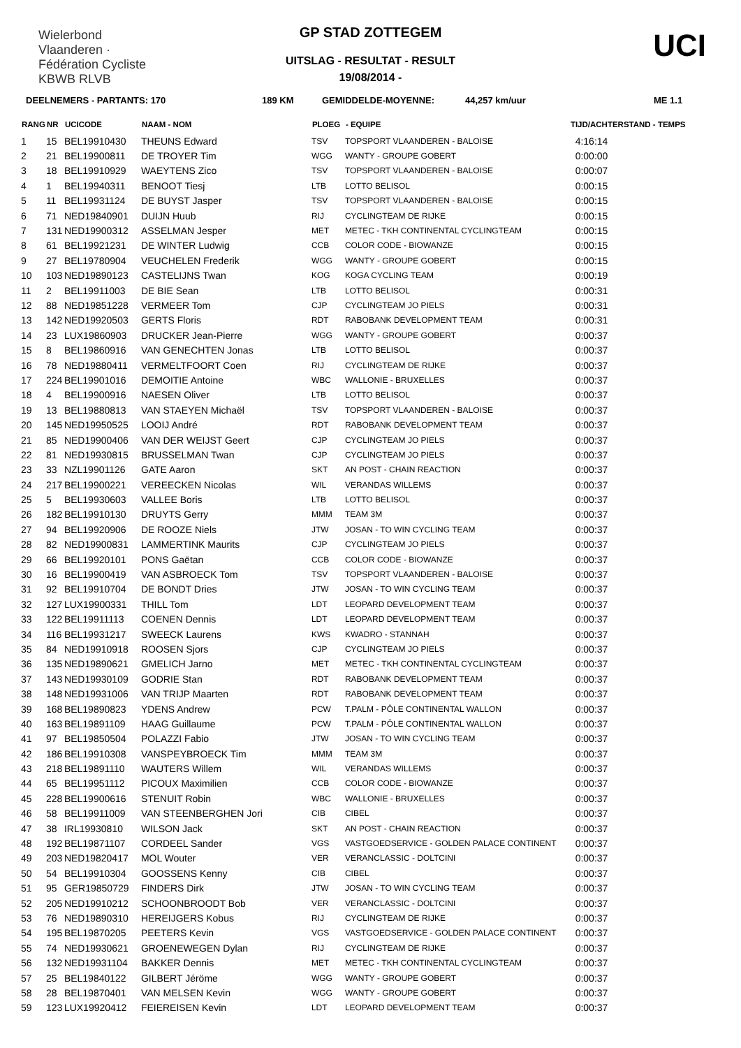Wielerbond Vlaanderen · Fédération Cycliste
KBWB RLVB
UCI
GP STAD ZOTTEGEM
UITSLAG - RESULTAT - RESULT
19/08/2014 -
DEELNEMERS - PARTANTS: 170 189 KM GEMIDDELDE-MOYENNE: 44,257 km/uur ME 1.1
| RANG | NR | UCICODE | NAAM - NOM | PLOEG | - EQUIPE | TIJD/ACHTERSTAND - TEMPS |
| --- | --- | --- | --- | --- | --- | --- |
| 1 | 15 | BEL19910430 | THEUNS Edward | TSV | TOPSPORT VLAANDEREN - BALOISE | 4:16:14 |
| 2 | 21 | BEL19900811 | DE TROYER Tim | WGG | WANTY - GROUPE GOBERT | 0:00:00 |
| 3 | 18 | BEL19910929 | WAEYTENS Zico | TSV | TOPSPORT VLAANDEREN - BALOISE | 0:00:07 |
| 4 | 1 | BEL19940311 | BENOOT Tiesj | LTB | LOTTO BELISOL | 0:00:15 |
| 5 | 11 | BEL19931124 | DE BUYST Jasper | TSV | TOPSPORT VLAANDEREN - BALOISE | 0:00:15 |
| 6 | 71 | NED19840901 | DUIJN Huub | RIJ | CYCLINGTEAM DE RIJKE | 0:00:15 |
| 7 | 131 | NED19900312 | ASSELMAN Jesper | MET | METEC - TKH CONTINENTAL CYCLINGTEAM | 0:00:15 |
| 8 | 61 | BEL19921231 | DE WINTER Ludwig | CCB | COLOR CODE - BIOWANZE | 0:00:15 |
| 9 | 27 | BEL19780904 | VEUCHELEN Frederik | WGG | WANTY - GROUPE GOBERT | 0:00:15 |
| 10 | 103 | NED19890123 | CASTELIJNS Twan | KOG | KOGA CYCLING TEAM | 0:00:19 |
| 11 | 2 | BEL19911003 | DE BIE Sean | LTB | LOTTO BELISOL | 0:00:31 |
| 12 | 88 | NED19851228 | VERMEER Tom | CJP | CYCLINGTEAM JO PIELS | 0:00:31 |
| 13 | 142 | NED19920503 | GERTS Floris | RDT | RABOBANK DEVELOPMENT TEAM | 0:00:31 |
| 14 | 23 | LUX19860903 | DRUCKER Jean-Pierre | WGG | WANTY - GROUPE GOBERT | 0:00:37 |
| 15 | 8 | BEL19860916 | VAN GENECHTEN Jonas | LTB | LOTTO BELISOL | 0:00:37 |
| 16 | 78 | NED19880411 | VERMELTFOORT Coen | RIJ | CYCLINGTEAM DE RIJKE | 0:00:37 |
| 17 | 224 | BEL19901016 | DEMOITIE Antoine | WBC | WALLONIE - BRUXELLES | 0:00:37 |
| 18 | 4 | BEL19900916 | NAESEN Oliver | LTB | LOTTO BELISOL | 0:00:37 |
| 19 | 13 | BEL19880813 | VAN STAEYEN Michaël | TSV | TOPSPORT VLAANDEREN - BALOISE | 0:00:37 |
| 20 | 145 | NED19950525 | LOOIJ André | RDT | RABOBANK DEVELOPMENT TEAM | 0:00:37 |
| 21 | 85 | NED19900406 | VAN DER WEIJST Geert | CJP | CYCLINGTEAM JO PIELS | 0:00:37 |
| 22 | 81 | NED19930815 | BRUSSELMAN Twan | CJP | CYCLINGTEAM JO PIELS | 0:00:37 |
| 23 | 33 | NZL19901126 | GATE Aaron | SKT | AN POST - CHAIN REACTION | 0:00:37 |
| 24 | 217 | BEL19900221 | VEREECKEN Nicolas | WIL | VERANDAS WILLEMS | 0:00:37 |
| 25 | 5 | BEL19930603 | VALLEE Boris | LTB | LOTTO BELISOL | 0:00:37 |
| 26 | 182 | BEL19910130 | DRUYTS Gerry | MMM | TEAM 3M | 0:00:37 |
| 27 | 94 | BEL19920906 | DE ROOZE Niels | JTW | JOSAN - TO WIN CYCLING TEAM | 0:00:37 |
| 28 | 82 | NED19900831 | LAMMERTINK Maurits | CJP | CYCLINGTEAM JO PIELS | 0:00:37 |
| 29 | 66 | BEL19920101 | PONS Gaëtan | CCB | COLOR CODE - BIOWANZE | 0:00:37 |
| 30 | 16 | BEL19900419 | VAN ASBROECK Tom | TSV | TOPSPORT VLAANDEREN - BALOISE | 0:00:37 |
| 31 | 92 | BEL19910704 | DE BONDT Dries | JTW | JOSAN - TO WIN CYCLING TEAM | 0:00:37 |
| 32 | 127 | LUX19900331 | THILL Tom | LDT | LEOPARD DEVELOPMENT TEAM | 0:00:37 |
| 33 | 122 | BEL19911113 | COENEN Dennis | LDT | LEOPARD DEVELOPMENT TEAM | 0:00:37 |
| 34 | 116 | BEL19931217 | SWEECK Laurens | KWS | KWADRO - STANNAH | 0:00:37 |
| 35 | 84 | NED19910918 | ROOSEN Sjors | CJP | CYCLINGTEAM JO PIELS | 0:00:37 |
| 36 | 135 | NED19890621 | GMELICH Jarno | MET | METEC - TKH CONTINENTAL CYCLINGTEAM | 0:00:37 |
| 37 | 143 | NED19930109 | GODRIE Stan | RDT | RABOBANK DEVELOPMENT TEAM | 0:00:37 |
| 38 | 148 | NED19931006 | VAN TRIJP Maarten | RDT | RABOBANK DEVELOPMENT TEAM | 0:00:37 |
| 39 | 168 | BEL19890823 | YDENS Andrew | PCW | T.PALM - PÔLE CONTINENTAL WALLON | 0:00:37 |
| 40 | 163 | BEL19891109 | HAAG Guillaume | PCW | T.PALM - PÔLE CONTINENTAL WALLON | 0:00:37 |
| 41 | 97 | BEL19850504 | POLAZZI Fabio | JTW | JOSAN - TO WIN CYCLING TEAM | 0:00:37 |
| 42 | 186 | BEL19910308 | VANSPEYBROECK Tim | MMM | TEAM 3M | 0:00:37 |
| 43 | 218 | BEL19891110 | WAUTERS Willem | WIL | VERANDAS WILLEMS | 0:00:37 |
| 44 | 65 | BEL19951112 | PICOUX Maximilien | CCB | COLOR CODE - BIOWANZE | 0:00:37 |
| 45 | 228 | BEL19900616 | STENUIT Robin | WBC | WALLONIE - BRUXELLES | 0:00:37 |
| 46 | 58 | BEL19911009 | VAN STEENBERGHEN Jori | CIB | CIBEL | 0:00:37 |
| 47 | 38 | IRL19930810 | WILSON Jack | SKT | AN POST - CHAIN REACTION | 0:00:37 |
| 48 | 192 | BEL19871107 | CORDEEL Sander | VGS | VASTGOEDSERVICE - GOLDEN PALACE CONTINENT | 0:00:37 |
| 49 | 203 | NED19820417 | MOL Wouter | VER | VERANCLASSIC - DOLTCINI | 0:00:37 |
| 50 | 54 | BEL19910304 | GOOSSENS Kenny | CIB | CIBEL | 0:00:37 |
| 51 | 95 | GER19850729 | FINDERS Dirk | JTW | JOSAN - TO WIN CYCLING TEAM | 0:00:37 |
| 52 | 205 | NED19910212 | SCHOONBROODT Bob | VER | VERANCLASSIC - DOLTCINI | 0:00:37 |
| 53 | 76 | NED19890310 | HEREIJGERS Kobus | RIJ | CYCLINGTEAM DE RIJKE | 0:00:37 |
| 54 | 195 | BEL19870205 | PEETERS Kevin | VGS | VASTGOEDSERVICE - GOLDEN PALACE CONTINENT | 0:00:37 |
| 55 | 74 | NED19930621 | GROENEWEGEN Dylan | RIJ | CYCLINGTEAM DE RIJKE | 0:00:37 |
| 56 | 132 | NED19931104 | BAKKER Dennis | MET | METEC - TKH CONTINENTAL CYCLINGTEAM | 0:00:37 |
| 57 | 25 | BEL19840122 | GILBERT Jéröme | WGG | WANTY - GROUPE GOBERT | 0:00:37 |
| 58 | 28 | BEL19870401 | VAN MELSEN Kevin | WGG | WANTY - GROUPE GOBERT | 0:00:37 |
| 59 | 123 | LUX19920412 | FEIEREISEN Kevin | LDT | LEOPARD DEVELOPMENT TEAM | 0:00:37 |